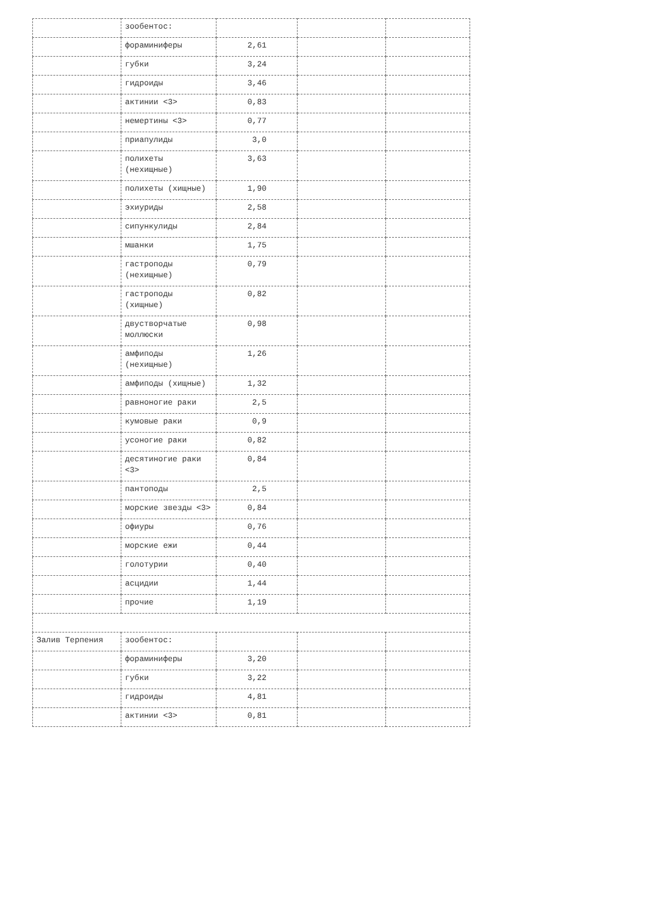| | зообентос: | | | |
| | фораминиферы | 2,61 | | |
| | губки | 3,24 | | |
| | гидроиды | 3,46 | | |
| | актинии <3> | 0,83 | | |
| | немертины <3> | 0,77 | | |
| | приапулиды | 3,0 | | |
| | полихеты (нехищные) | 3,63 | | |
| | полихеты (хищные) | 1,90 | | |
| | эхиуриды | 2,58 | | |
| | сипункулиды | 2,84 | | |
| | мшанки | 1,75 | | |
| | гастроподы (нехищные) | 0,79 | | |
| | гастроподы (хищные) | 0,82 | | |
| | двустворчатые моллюски | 0,98 | | |
| | амфиподы (нехищные) | 1,26 | | |
| | амфиподы (хищные) | 1,32 | | |
| | равноногие раки | 2,5 | | |
| | кумовые раки | 0,9 | | |
| | усоногие раки | 0,82 | | |
| | десятиногие раки <3> | 0,84 | | |
| | пантоподы | 2,5 | | |
| | морские звезды <3> | 0,84 | | |
| | офиуры | 0,76 | | |
| | морские ежи | 0,44 | | |
| | голотурии | 0,40 | | |
| | асцидии | 1,44 | | |
| | прочие | 1,19 | | |
| Залив Терпения | зообентос: | | | |
| | фораминиферы | 3,20 | | |
| | губки | 3,22 | | |
| | гидроиды | 4,81 | | |
| | актинии <3> | 0,81 | | |